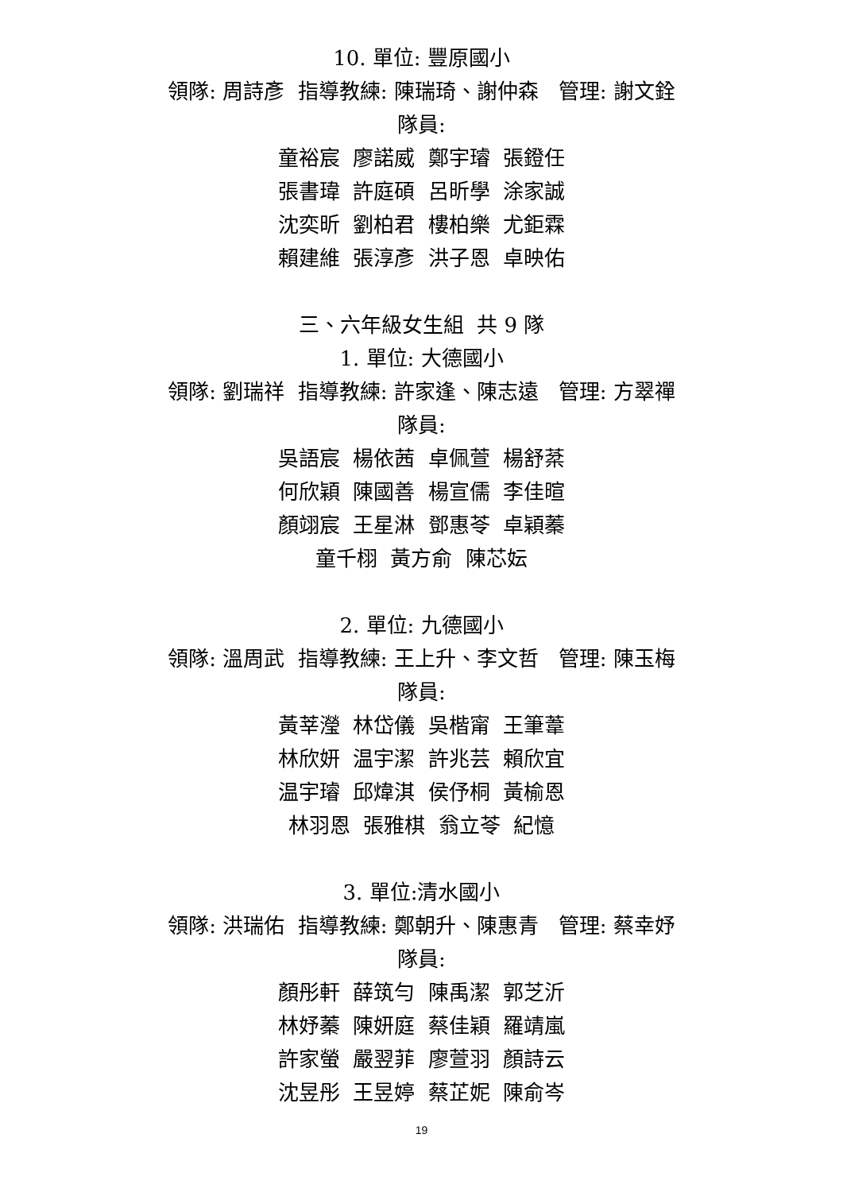10. 單位: 豐原國小
領隊: 周詩彥 指導教練: 陳瑞琦、謝仲森 管理: 謝文銓
隊員:
童裕宸 廖諾威 鄭宇璿 張鐙任
張書瑋 許庭碩 呂昕學 涂家誠
沈奕昕 劉柏君 樓柏樂 尤鉅霖
賴建維 張淳彥 洪子恩 卓映佑
三、六年級女生組 共 9 隊
1. 單位: 大德國小
領隊: 劉瑞祥 指導教練: 許家逢、陳志遠 管理: 方翠禪
隊員:
吳語宸 楊依茜 卓佩萱 楊舒棻
何欣穎 陳國善 楊宣儒 李佳暄
顏翊宸 王星淋 鄧惠苓 卓穎蓁
童千栩 黃方俞 陳芯妘
2. 單位: 九德國小
領隊: 溫周武 指導教練: 王上升、李文哲 管理: 陳玉梅
隊員:
黃莘瀅 林岱儀 吳楷甯 王筆葦
林欣妍 温宇潔 許兆芸 賴欣宜
温宇璿 邱煒淇 侯伃桐 黃榆恩
林羽恩 張雅棋 翁立苓 紀憶
3. 單位:清水國小
領隊: 洪瑞佑 指導教練: 鄭朝升、陳惠青 管理: 蔡幸妤
隊員:
顏彤軒 薛筑勻 陳禹潔 郭芝沂
林妤蓁 陳妍庭 蔡佳穎 羅靖嵐
許家螢 嚴翌菲 廖萱羽 顏詩云
沈昱彤 王昱婷 蔡芷妮 陳俞岑
19